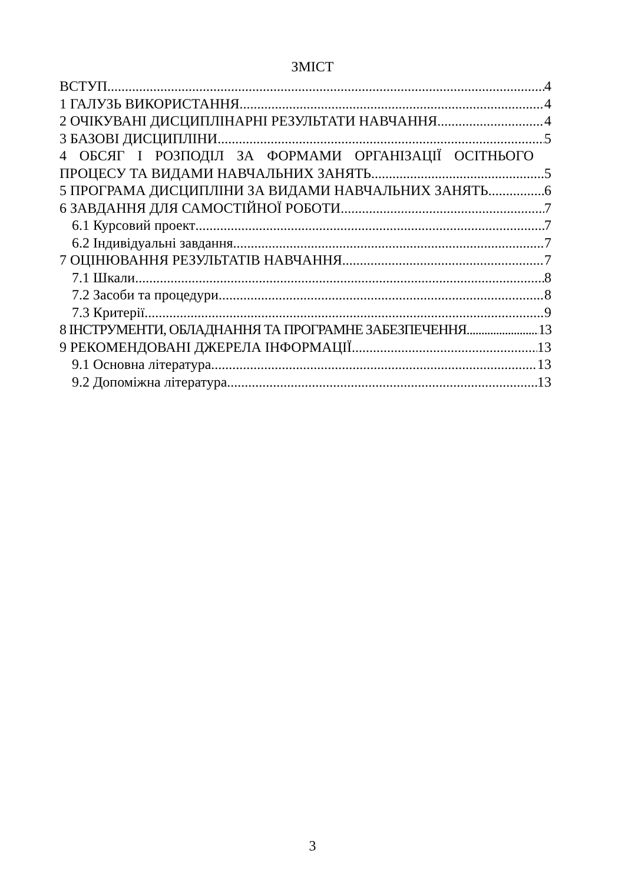ЗМІСТ
ВСТУП 4
1 ГАЛУЗЬ ВИКОРИСТАННЯ 4
2 ОЧІКУВАНІ ДИСЦИПЛІНАРНІ РЕЗУЛЬТАТИ НАВЧАННЯ 4
3 БАЗОВІ ДИСЦИПЛІНИ 5
4 ОБСЯГ І РОЗПОДІЛ ЗА ФОРМАМИ ОРГАНІЗАЦІЇ ОСІТНЬОГО
ПРОЦЕСУ ТА ВИДАМИ НАВЧАЛЬНИХ ЗАНЯТЬ 5
5 ПРОГРАМА ДИСЦИПЛІНИ ЗА ВИДАМИ НАВЧАЛЬНИХ ЗАНЯТЬ 6
6 ЗАВДАННЯ ДЛЯ САМОСТІЙНОЇ РОБОТИ 7
6.1 Курсовий проект 7
6.2 Індивідуальні завдання 7
7 ОЦІНЮВАННЯ РЕЗУЛЬТАТІВ НАВЧАННЯ 7
7.1 Шкали 8
7.2 Засоби та процедури 8
7.3 Критерії 9
8 ІНСТРУМЕНТИ, ОБЛАДНАННЯ ТА ПРОГРАМНЕ ЗАБЕЗПЕЧЕННЯ 13
9 РЕКОМЕНДОВАНІ ДЖЕРЕЛА ІНФОРМАЦІЇ 13
9.1 Основна література 13
9.2 Допоміжна література 13
3